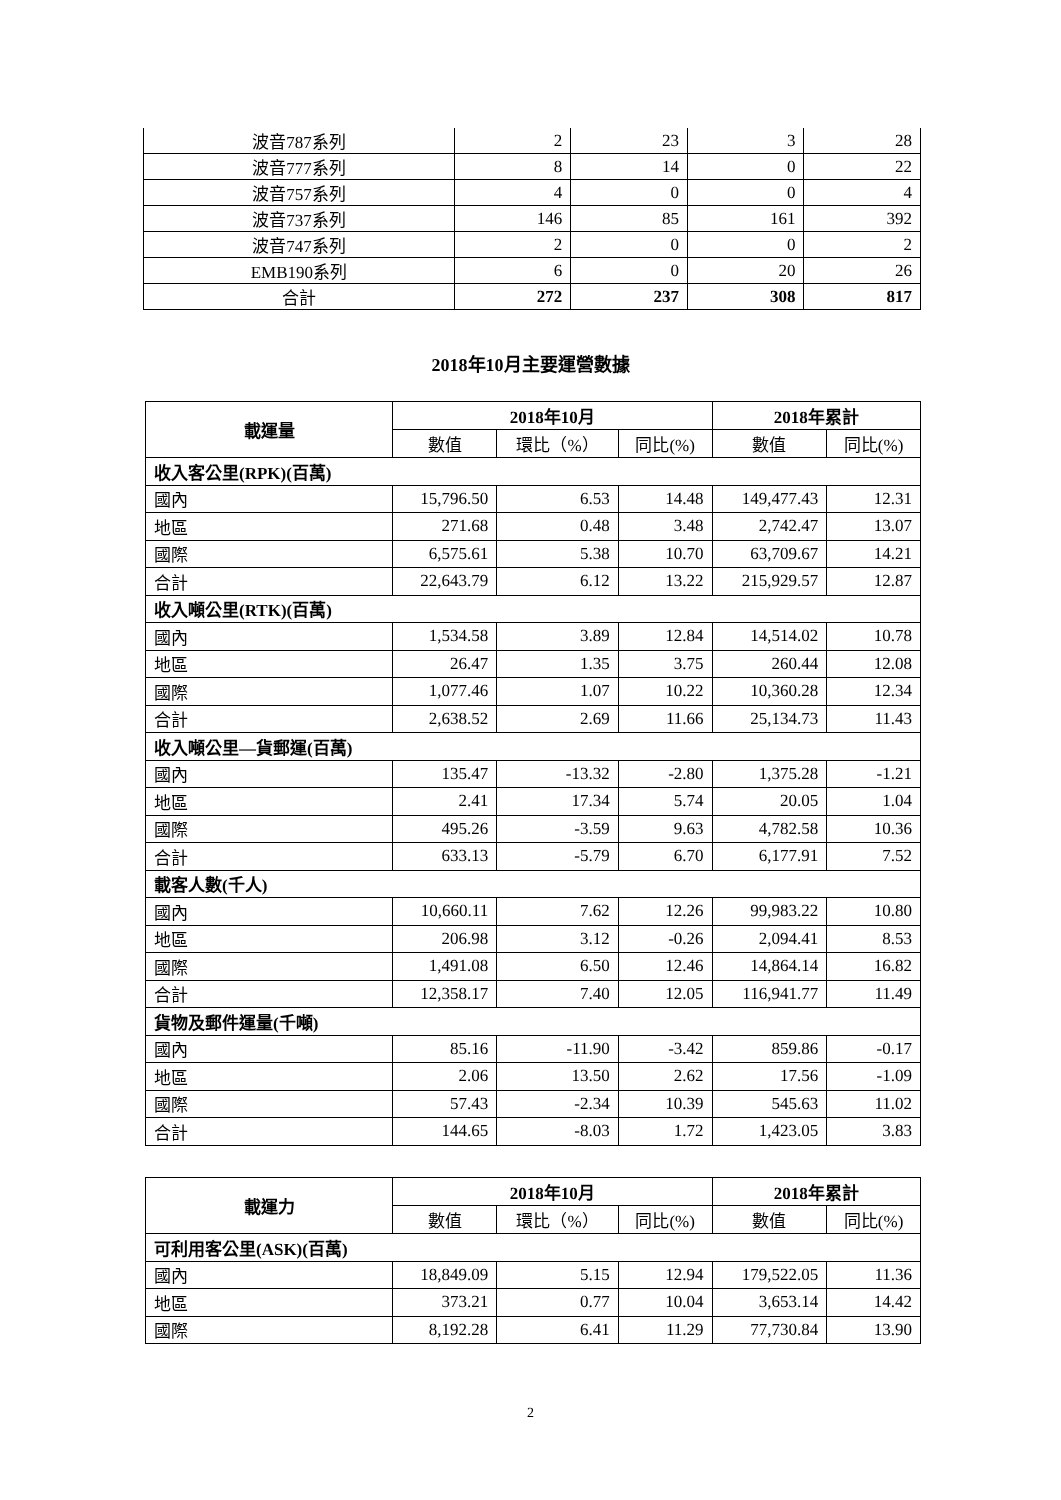| 波音787系列 | 2 | 23 | 3 | 28 |
| 波音777系列 | 8 | 14 | 0 | 22 |
| 波音757系列 | 4 | 0 | 0 | 4 |
| 波音737系列 | 146 | 85 | 161 | 392 |
| 波音747系列 | 2 | 0 | 0 | 2 |
| EMB190系列 | 6 | 0 | 20 | 26 |
| 合計 | 272 | 237 | 308 | 817 |
2018年10月主要運營數據
| 載運量 | 2018年10月 | | | 2018年累計 | |
| --- | --- | --- | --- | --- | --- |
| | 數值 | 環比（%） | 同比(%) | 數值 | 同比(%) |
| 收入客公里(RPK)(百萬) | | | | | |
| 國內 | 15,796.50 | 6.53 | 14.48 | 149,477.43 | 12.31 |
| 地區 | 271.68 | 0.48 | 3.48 | 2,742.47 | 13.07 |
| 國際 | 6,575.61 | 5.38 | 10.70 | 63,709.67 | 14.21 |
| 合計 | 22,643.79 | 6.12 | 13.22 | 215,929.57 | 12.87 |
| 收入噸公里(RTK)(百萬) | | | | | |
| 國內 | 1,534.58 | 3.89 | 12.84 | 14,514.02 | 10.78 |
| 地區 | 26.47 | 1.35 | 3.75 | 260.44 | 12.08 |
| 國際 | 1,077.46 | 1.07 | 10.22 | 10,360.28 | 12.34 |
| 合計 | 2,638.52 | 2.69 | 11.66 | 25,134.73 | 11.43 |
| 收入噸公里—貨郵運(百萬) | | | | | |
| 國內 | 135.47 | -13.32 | -2.80 | 1,375.28 | -1.21 |
| 地區 | 2.41 | 17.34 | 5.74 | 20.05 | 1.04 |
| 國際 | 495.26 | -3.59 | 9.63 | 4,782.58 | 10.36 |
| 合計 | 633.13 | -5.79 | 6.70 | 6,177.91 | 7.52 |
| 載客人數(千人) | | | | | |
| 國內 | 10,660.11 | 7.62 | 12.26 | 99,983.22 | 10.80 |
| 地區 | 206.98 | 3.12 | -0.26 | 2,094.41 | 8.53 |
| 國際 | 1,491.08 | 6.50 | 12.46 | 14,864.14 | 16.82 |
| 合計 | 12,358.17 | 7.40 | 12.05 | 116,941.77 | 11.49 |
| 貨物及郵件運量(千噸) | | | | | |
| 國內 | 85.16 | -11.90 | -3.42 | 859.86 | -0.17 |
| 地區 | 2.06 | 13.50 | 2.62 | 17.56 | -1.09 |
| 國際 | 57.43 | -2.34 | 10.39 | 545.63 | 11.02 |
| 合計 | 144.65 | -8.03 | 1.72 | 1,423.05 | 3.83 |
| 載運力 | 2018年10月 | | | 2018年累計 | |
| --- | --- | --- | --- | --- | --- |
| | 數值 | 環比（%） | 同比(%) | 數值 | 同比(%) |
| 可利用客公里(ASK)(百萬) | | | | | |
| 國內 | 18,849.09 | 5.15 | 12.94 | 179,522.05 | 11.36 |
| 地區 | 373.21 | 0.77 | 10.04 | 3,653.14 | 14.42 |
| 國際 | 8,192.28 | 6.41 | 11.29 | 77,730.84 | 13.90 |
2